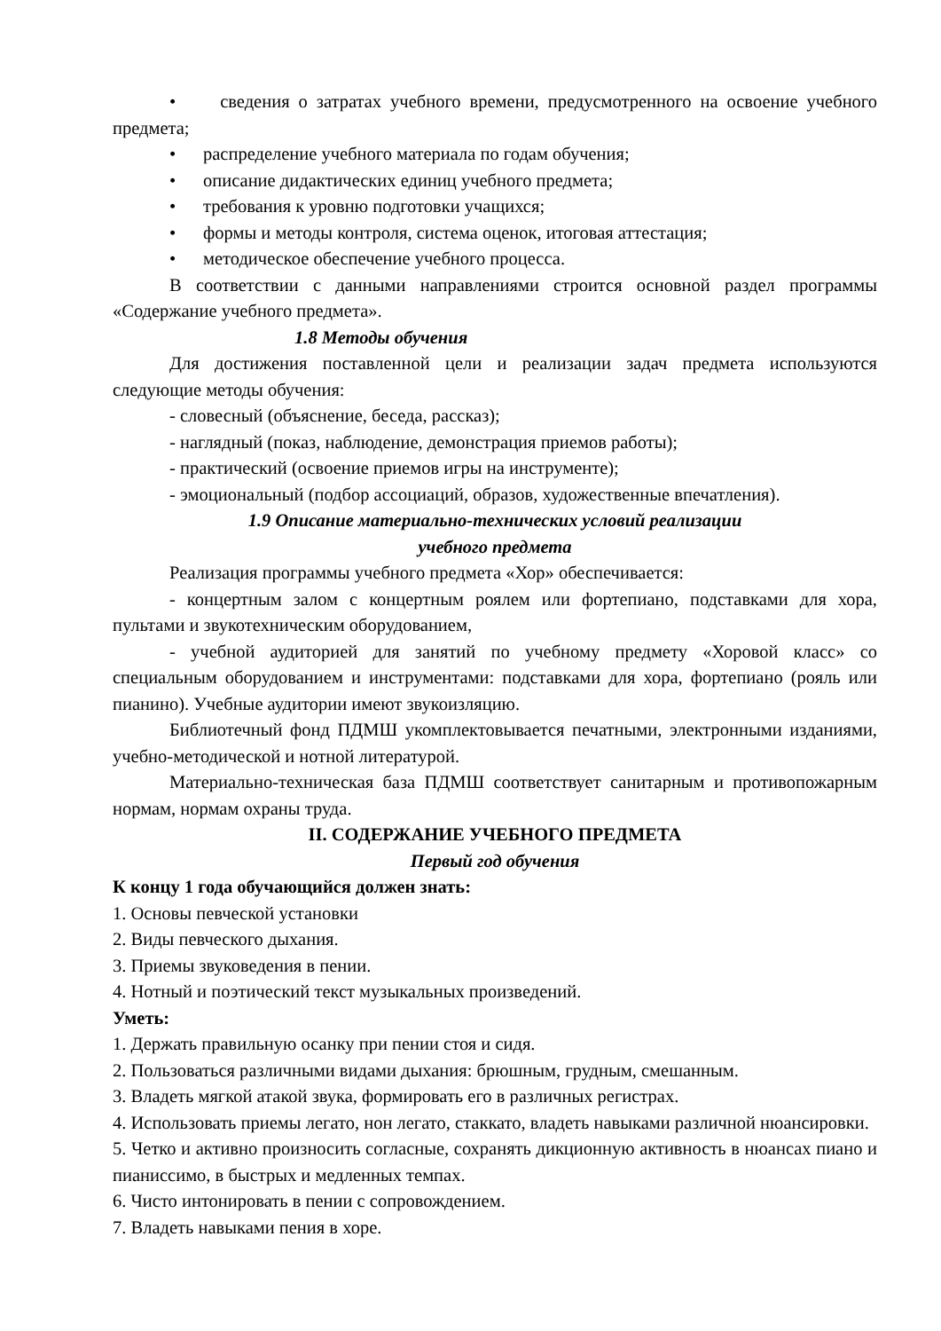• сведения о затратах учебного времени, предусмотренного на освоение учебного предмета;
• распределение учебного материала по годам обучения;
• описание дидактических единиц учебного предмета;
• требования к уровню подготовки учащихся;
• формы и методы контроля, система оценок, итоговая аттестация;
• методическое обеспечение учебного процесса.
В соответствии с данными направлениями строится основной раздел программы «Содержание учебного предмета».
1.8 Методы обучения
Для достижения поставленной цели и реализации задач предмета используются следующие методы обучения:
- словесный (объяснение, беседа, рассказ);
- наглядный (показ, наблюдение, демонстрация приемов работы);
- практический (освоение приемов игры на инструменте);
- эмоциональный (подбор ассоциаций, образов, художественные впечатления).
1.9 Описание материально-технических условий реализации
учебного предмета
Реализация программы учебного предмета «Хор» обеспечивается:
- концертным залом с концертным роялем или фортепиано, подставками для хора, пультами и звукотехническим оборудованием,
- учебной аудиторией для занятий по учебному предмету «Хоровой класс» со специальным оборудованием и инструментами: подставками для хора, фортепиано (рояль или пианино). Учебные аудитории имеют звукоизляцию.
Библиотечный фонд ПДМШ укомплектовывается печатными, электронными изданиями, учебно-методической и нотной литературой.
Материально-техническая база ПДМШ соответствует санитарным и противопожарным нормам, нормам охраны труда.
II. СОДЕРЖАНИЕ УЧЕБНОГО ПРЕДМЕТА
Первый год обучения
К концу 1 года обучающийся должен знать:
1. Основы певческой установки
2. Виды певческого дыхания.
3. Приемы звуковедения в пении.
4. Нотный и поэтический текст музыкальных произведений.
Уметь:
1. Держать правильную осанку при пении стоя и сидя.
2. Пользоваться различными видами дыхания: брюшным, грудным, смешанным.
3. Владеть мягкой атакой звука, формировать его в различных регистрах.
4. Использовать приемы легато, нон легато, стаккато, владеть навыками различной нюансировки.
5. Четко и активно произносить согласные, сохранять дикционную активность в нюансах пиано и пианиссимо, в быстрых и медленных темпах.
6. Чисто интонировать в пении с сопровождением.
7. Владеть навыками пения в хоре.